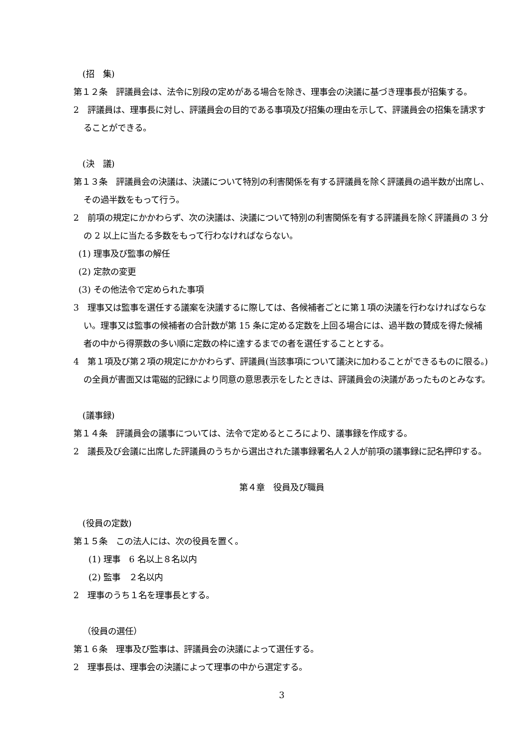(招　集)
第１２条　評議員会は、法令に別段の定めがある場合を除き、理事会の決議に基づき理事長が招集する。
2　評議員は、理事長に対し、評議員会の目的である事項及び招集の理由を示して、評議員会の招集を請求することができる。
(決　議)
第１３条　評議員会の決議は、決議について特別の利害関係を有する評議員を除く評議員の過半数が出席し、その過半数をもって行う。
2　前項の規定にかかわらず、次の決議は、決議について特別の利害関係を有する評議員を除く評議員の 3 分の 2 以上に当たる多数をもって行わなければならない。
(1) 理事及び監事の解任
(2) 定款の変更
(3) その他法令で定められた事項
3　理事又は監事を選任する議案を決議するに際しては、各候補者ごとに第１項の決議を行わなければならない。理事又は監事の候補者の合計数が第 15 条に定める定数を上回る場合には、過半数の賛成を得た候補者の中から得票数の多い順に定数の枠に達するまでの者を選任することとする。
4　第１項及び第２項の規定にかかわらず、評議員(当該事項について議決に加わることができるものに限る。)の全員が書面又は電磁的記録により同意の意思表示をしたときは、評議員会の決議があったものとみなす。
(議事録)
第１４条　評議員会の議事については、法令で定めるところにより、議事録を作成する。
2　議長及び会議に出席した評議員のうちから選出された議事録署名人２人が前項の議事録に記名押印する。
第４章　役員及び職員
(役員の定数)
第１５条　この法人には、次の役員を置く。
(1) 理事　6 名以上８名以内
(2) 監事　２名以内
2　理事のうち１名を理事長とする。
（役員の選任）
第１６条　理事及び監事は、評議員会の決議によって選任する。
2　理事長は、理事会の決議によって理事の中から選定する。
3